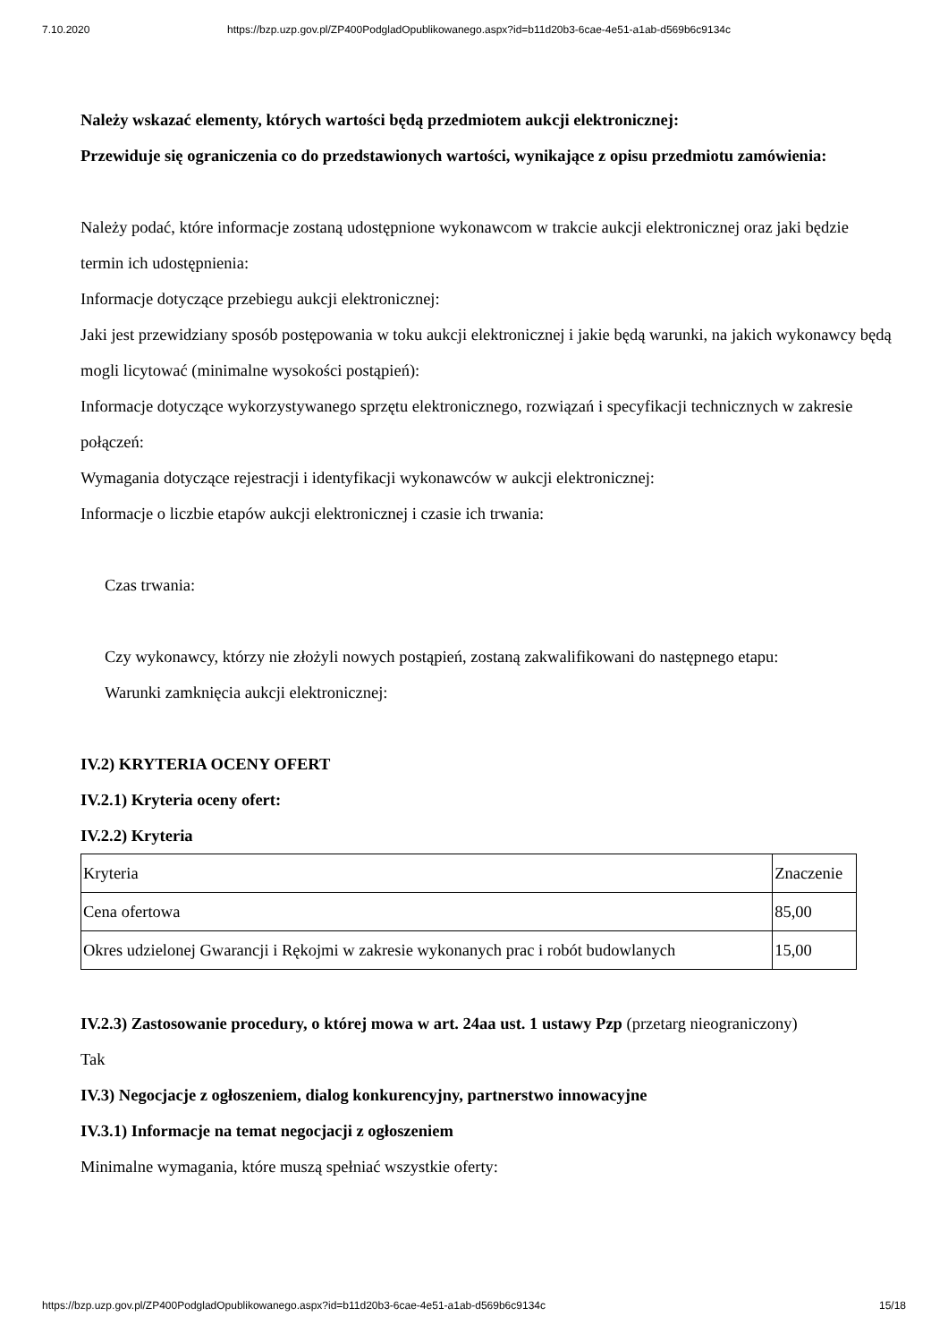7.10.2020 https://bzp.uzp.gov.pl/ZP400PodgladOpublikowanego.aspx?id=b11d20b3-6cae-4e51-a1ab-d569b6c9134c
Należy wskazać elementy, których wartości będą przedmiotem aukcji elektronicznej:
Przewiduje się ograniczenia co do przedstawionych wartości, wynikające z opisu przedmiotu zamówienia:
Należy podać, które informacje zostaną udostępnione wykonawcom w trakcie aukcji elektronicznej oraz jaki będzie termin ich udostępnienia:
Informacje dotyczące przebiegu aukcji elektronicznej:
Jaki jest przewidziany sposób postępowania w toku aukcji elektronicznej i jakie będą warunki, na jakich wykonawcy będą mogli licytować (minimalne wysokości postąpień):
Informacje dotyczące wykorzystywanego sprzętu elektronicznego, rozwiązań i specyfikacji technicznych w zakresie połączeń:
Wymagania dotyczące rejestracji i identyfikacji wykonawców w aukcji elektronicznej:
Informacje o liczbie etapów aukcji elektronicznej i czasie ich trwania:
Czas trwania:
Czy wykonawcy, którzy nie złożyli nowych postąpień, zostaną zakwalifikowani do następnego etapu:
Warunki zamknięcia aukcji elektronicznej:
IV.2) KRYTERIA OCENY OFERT
IV.2.1) Kryteria oceny ofert:
IV.2.2) Kryteria
| Kryteria | Znaczenie |
| Cena ofertowa | 85,00 |
| Okres udzielonej Gwarancji i Rękojmi w zakresie wykonanych prac i robót budowlanych | 15,00 |
IV.2.3) Zastosowanie procedury, o której mowa w art. 24aa ust. 1 ustawy Pzp (przetarg nieograniczony)
Tak
IV.3) Negocjacje z ogłoszeniem, dialog konkurencyjny, partnerstwo innowacyjne
IV.3.1) Informacje na temat negocjacji z ogłoszeniem
Minimalne wymagania, które muszą spełniać wszystkie oferty:
https://bzp.uzp.gov.pl/ZP400PodgladOpublikowanego.aspx?id=b11d20b3-6cae-4e51-a1ab-d569b6c9134c 15/18